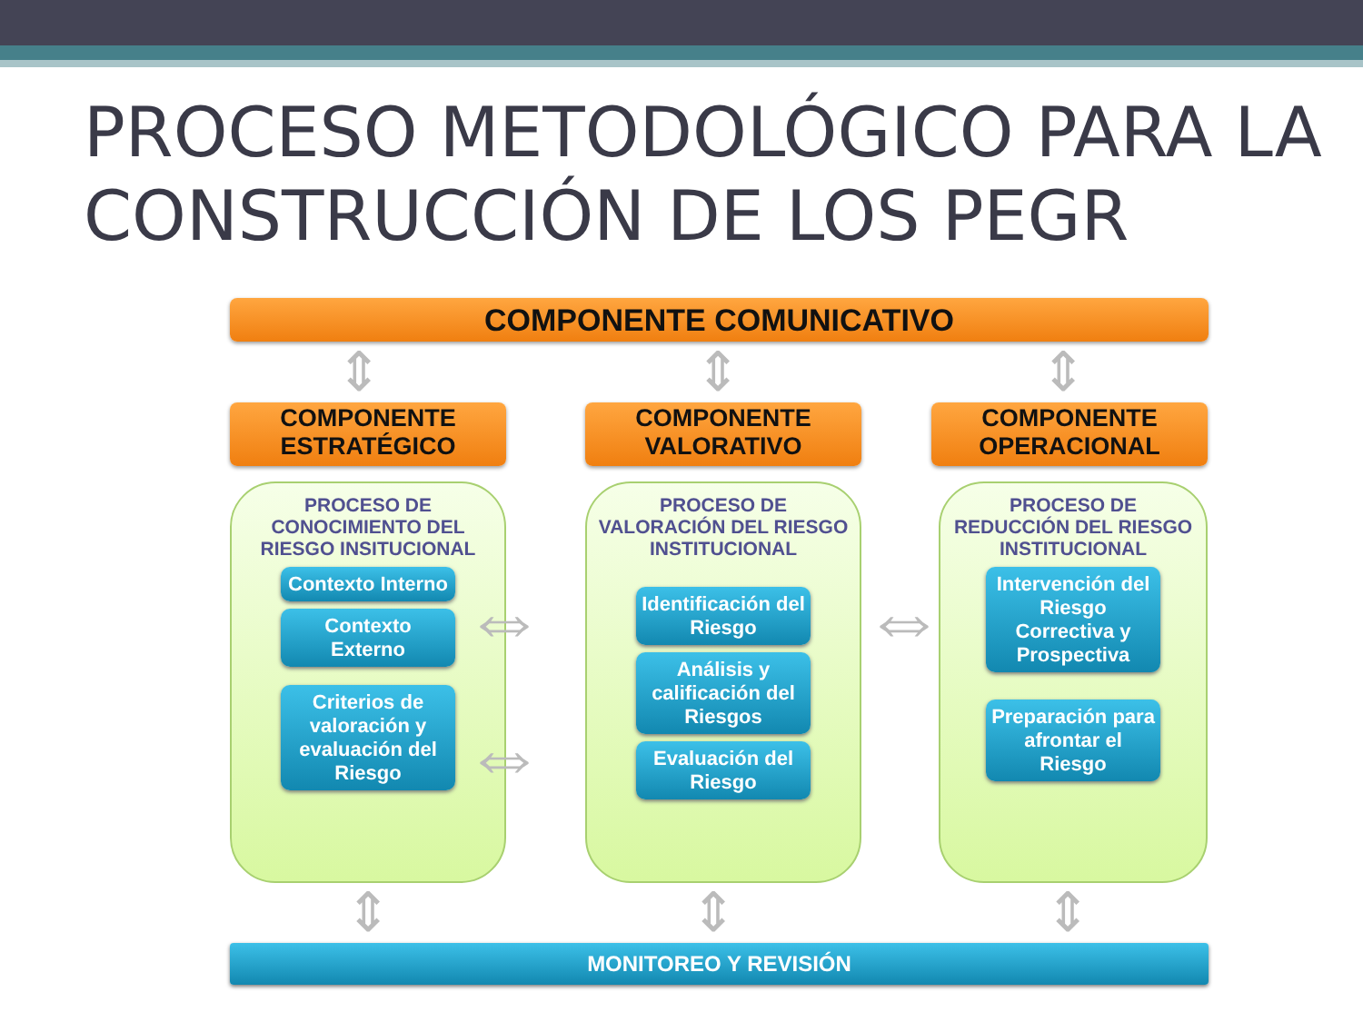PROCESO METODOLÓGICO PARA LA CONSTRUCCIÓN DE LOS PEGR
COMPONENTE COMUNICATIVO
⇕ ⇕ ⇕
COMPONENTE
ESTRATÉGICO
COMPONENTE
VALORATIVO
COMPONENTE
OPERACIONAL
PROCESO DE CONOCIMIENTO DEL RIESGO INSITUCIONAL
Contexto Interno
Contexto Externo
Criterios de valoración y evaluación del Riesgo
PROCESO DE VALORACIÓN DEL RIESGO INSTITUCIONAL
Identificación del Riesgo
Análisis y calificación del Riesgos
Evaluación del Riesgo
PROCESO DE REDUCCIÓN DEL RIESGO INSTITUCIONAL
Intervención del Riesgo Correctiva y Prospectiva
Preparación para afrontar el Riesgo
⇔
⇔
⇔
⇕ ⇕ ⇕
MONITOREO Y REVISIÓN